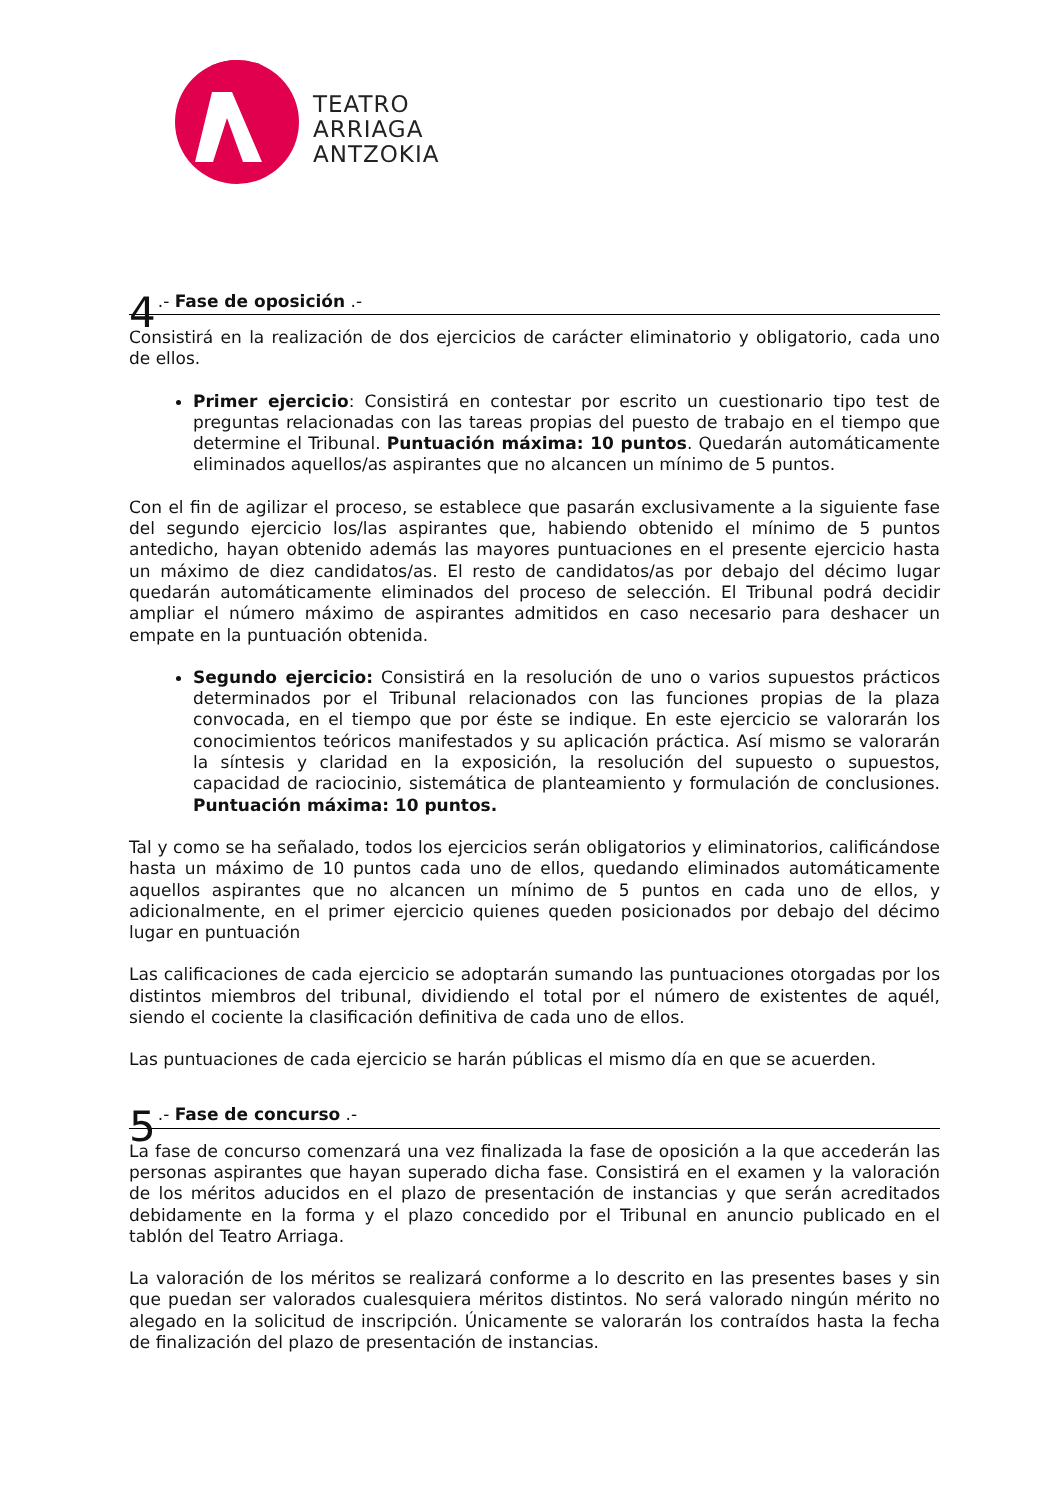TEATRO
ARRIAGA
ANTZOKIA
4.- Fase de oposición .-
Consistirá en la realización de dos ejercicios de carácter eliminatorio y obligatorio, cada uno de ellos.
Primer ejercicio: Consistirá en contestar por escrito un cuestionario tipo test de preguntas relacionadas con las tareas propias del puesto de trabajo en el tiempo que determine el Tribunal. Puntuación máxima: 10 puntos. Quedarán automáticamente eliminados aquellos/as aspirantes que no alcancen un mínimo de 5 puntos.
Con el fin de agilizar el proceso, se establece que pasarán exclusivamente a la siguiente fase del segundo ejercicio los/las aspirantes que, habiendo obtenido el mínimo de 5 puntos antedicho, hayan obtenido además las mayores puntuaciones en el presente ejercicio hasta un máximo de diez candidatos/as. El resto de candidatos/as por debajo del décimo lugar quedarán automáticamente eliminados del proceso de selección. El Tribunal podrá decidir ampliar el número máximo de aspirantes admitidos en caso necesario para deshacer un empate en la puntuación obtenida.
Segundo ejercicio: Consistirá en la resolución de uno o varios supuestos prácticos determinados por el Tribunal relacionados con las funciones propias de la plaza convocada, en el tiempo que por éste se indique. En este ejercicio se valorarán los conocimientos teóricos manifestados y su aplicación práctica. Así mismo se valorarán la síntesis y claridad en la exposición, la resolución del supuesto o supuestos, capacidad de raciocinio, sistemática de planteamiento y formulación de conclusiones. Puntuación máxima: 10 puntos.
Tal y como se ha señalado, todos los ejercicios serán obligatorios y eliminatorios, calificándose hasta un máximo de 10 puntos cada uno de ellos, quedando eliminados automáticamente aquellos aspirantes que no alcancen un mínimo de 5 puntos en cada uno de ellos, y adicionalmente, en el primer ejercicio quienes queden posicionados por debajo del décimo lugar en puntuación
Las calificaciones de cada ejercicio se adoptarán sumando las puntuaciones otorgadas por los distintos miembros del tribunal, dividiendo el total por el número de existentes de aquél, siendo el cociente la clasificación definitiva de cada uno de ellos.
Las puntuaciones de cada ejercicio se harán públicas el mismo día en que se acuerden.
5.- Fase de concurso .-
La fase de concurso comenzará una vez finalizada la fase de oposición a la que accederán las personas aspirantes que hayan superado dicha fase. Consistirá en el examen y la valoración de los méritos aducidos en el plazo de presentación de instancias y que serán acreditados debidamente en la forma y el plazo concedido por el Tribunal en anuncio publicado en el tablón del Teatro Arriaga.
La valoración de los méritos se realizará conforme a lo descrito en las presentes bases y sin que puedan ser valorados cualesquiera méritos distintos. No será valorado ningún mérito no alegado en la solicitud de inscripción. Únicamente se valorarán los contraídos hasta la fecha de finalización del plazo de presentación de instancias.